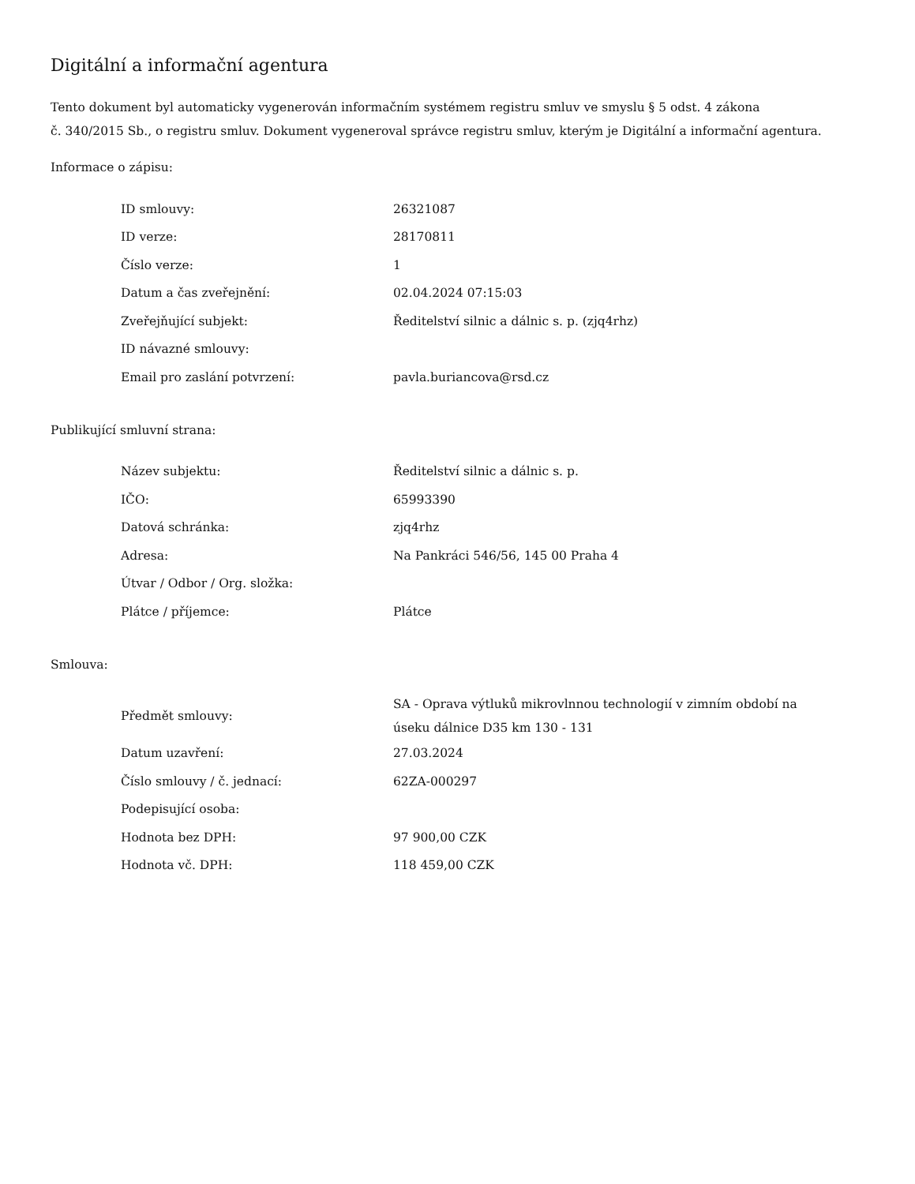Digitální a informační agentura
Tento dokument byl automaticky vygenerován informačním systémem registru smluv ve smyslu § 5 odst. 4 zákona
č. 340/2015 Sb., o registru smluv. Dokument vygeneroval správce registru smluv, kterým je Digitální a informační agentura.
Informace o zápisu:
| ID smlouvy: | 26321087 |
| ID verze: | 28170811 |
| Číslo verze: | 1 |
| Datum a čas zveřejnění: | 02.04.2024 07:15:03 |
| Zveřejňující subjekt: | Ředitelství silnic a dálnic s. p. (zjq4rhz) |
| ID návazné smlouvy: | |
| Email pro zaslání potvrzení: | pavla.buriancova@rsd.cz |
Publikující smluvní strana:
| Název subjektu: | Ředitelství silnic a dálnic s. p. |
| IČO: | 65993390 |
| Datová schránka: | zjq4rhz |
| Adresa: | Na Pankráci 546/56, 145 00 Praha 4 |
| Útvar / Odbor / Org. složka: | |
| Plátce / příjemce: | Plátce |
Smlouva:
| Předmět smlouvy: | SA - Oprava výtluků mikrovlnnou technologií v zimním období na úseku dálnice D35 km 130 - 131 |
| Datum uzavření: | 27.03.2024 |
| Číslo smlouvy / č. jednací: | 62ZA-000297 |
| Podepisující osoba: | |
| Hodnota bez DPH: | 97 900,00 CZK |
| Hodnota vč. DPH: | 118 459,00 CZK |